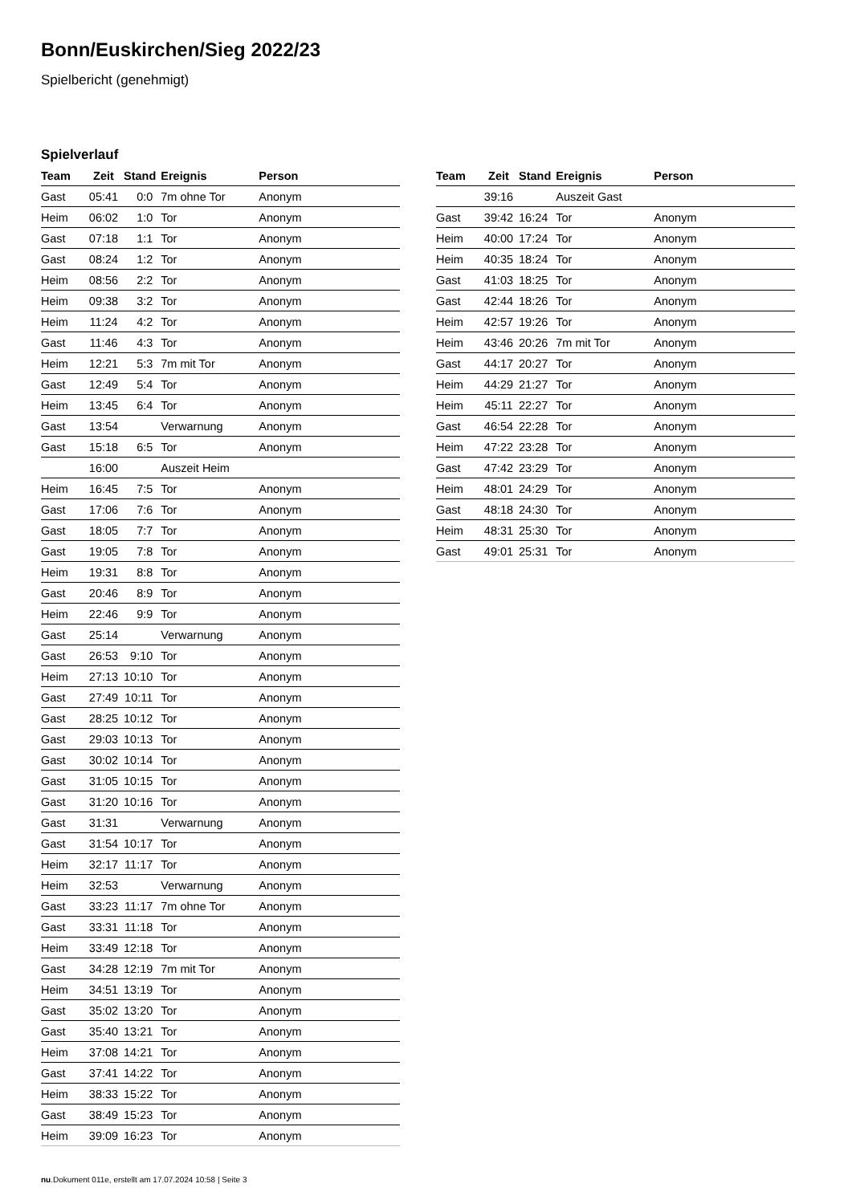Bonn/Euskirchen/Sieg 2022/23
Spielbericht (genehmigt)
Spielverlauf
| Team | Zeit | Stand | Ereignis | Person |
| --- | --- | --- | --- | --- |
| Gast | 05:41 | 0:0 | 7m ohne Tor | Anonym |
| Heim | 06:02 | 1:0 | Tor | Anonym |
| Gast | 07:18 | 1:1 | Tor | Anonym |
| Gast | 08:24 | 1:2 | Tor | Anonym |
| Heim | 08:56 | 2:2 | Tor | Anonym |
| Heim | 09:38 | 3:2 | Tor | Anonym |
| Heim | 11:24 | 4:2 | Tor | Anonym |
| Gast | 11:46 | 4:3 | Tor | Anonym |
| Heim | 12:21 | 5:3 | 7m mit Tor | Anonym |
| Gast | 12:49 | 5:4 | Tor | Anonym |
| Heim | 13:45 | 6:4 | Tor | Anonym |
| Gast | 13:54 | | Verwarnung | Anonym |
| Gast | 15:18 | 6:5 | Tor | Anonym |
| | 16:00 | | Auszeit Heim | |
| Heim | 16:45 | 7:5 | Tor | Anonym |
| Gast | 17:06 | 7:6 | Tor | Anonym |
| Gast | 18:05 | 7:7 | Tor | Anonym |
| Gast | 19:05 | 7:8 | Tor | Anonym |
| Heim | 19:31 | 8:8 | Tor | Anonym |
| Gast | 20:46 | 8:9 | Tor | Anonym |
| Heim | 22:46 | 9:9 | Tor | Anonym |
| Gast | 25:14 | | Verwarnung | Anonym |
| Gast | 26:53 | 9:10 | Tor | Anonym |
| Heim | 27:13 | 10:10 | Tor | Anonym |
| Gast | 27:49 | 10:11 | Tor | Anonym |
| Gast | 28:25 | 10:12 | Tor | Anonym |
| Gast | 29:03 | 10:13 | Tor | Anonym |
| Gast | 30:02 | 10:14 | Tor | Anonym |
| Gast | 31:05 | 10:15 | Tor | Anonym |
| Gast | 31:20 | 10:16 | Tor | Anonym |
| Gast | 31:31 | | Verwarnung | Anonym |
| Gast | 31:54 | 10:17 | Tor | Anonym |
| Heim | 32:17 | 11:17 | Tor | Anonym |
| Heim | 32:53 | | Verwarnung | Anonym |
| Gast | 33:23 | 11:17 | 7m ohne Tor | Anonym |
| Gast | 33:31 | 11:18 | Tor | Anonym |
| Heim | 33:49 | 12:18 | Tor | Anonym |
| Gast | 34:28 | 12:19 | 7m mit Tor | Anonym |
| Heim | 34:51 | 13:19 | Tor | Anonym |
| Gast | 35:02 | 13:20 | Tor | Anonym |
| Gast | 35:40 | 13:21 | Tor | Anonym |
| Heim | 37:08 | 14:21 | Tor | Anonym |
| Gast | 37:41 | 14:22 | Tor | Anonym |
| Heim | 38:33 | 15:22 | Tor | Anonym |
| Gast | 38:49 | 15:23 | Tor | Anonym |
| Heim | 39:09 | 16:23 | Tor | Anonym |
| Team | Zeit | Stand | Ereignis | Person |
| --- | --- | --- | --- | --- |
| | 39:16 | | Auszeit Gast | |
| Gast | 39:42 | 16:24 | Tor | Anonym |
| Heim | 40:00 | 17:24 | Tor | Anonym |
| Heim | 40:35 | 18:24 | Tor | Anonym |
| Gast | 41:03 | 18:25 | Tor | Anonym |
| Gast | 42:44 | 18:26 | Tor | Anonym |
| Heim | 42:57 | 19:26 | Tor | Anonym |
| Heim | 43:46 | 20:26 | 7m mit Tor | Anonym |
| Gast | 44:17 | 20:27 | Tor | Anonym |
| Heim | 44:29 | 21:27 | Tor | Anonym |
| Heim | 45:11 | 22:27 | Tor | Anonym |
| Gast | 46:54 | 22:28 | Tor | Anonym |
| Heim | 47:22 | 23:28 | Tor | Anonym |
| Gast | 47:42 | 23:29 | Tor | Anonym |
| Heim | 48:01 | 24:29 | Tor | Anonym |
| Gast | 48:18 | 24:30 | Tor | Anonym |
| Heim | 48:31 | 25:30 | Tor | Anonym |
| Gast | 49:01 | 25:31 | Tor | Anonym |
nu.Dokument 011e, erstellt am 17.07.2024 10:58 | Seite 3